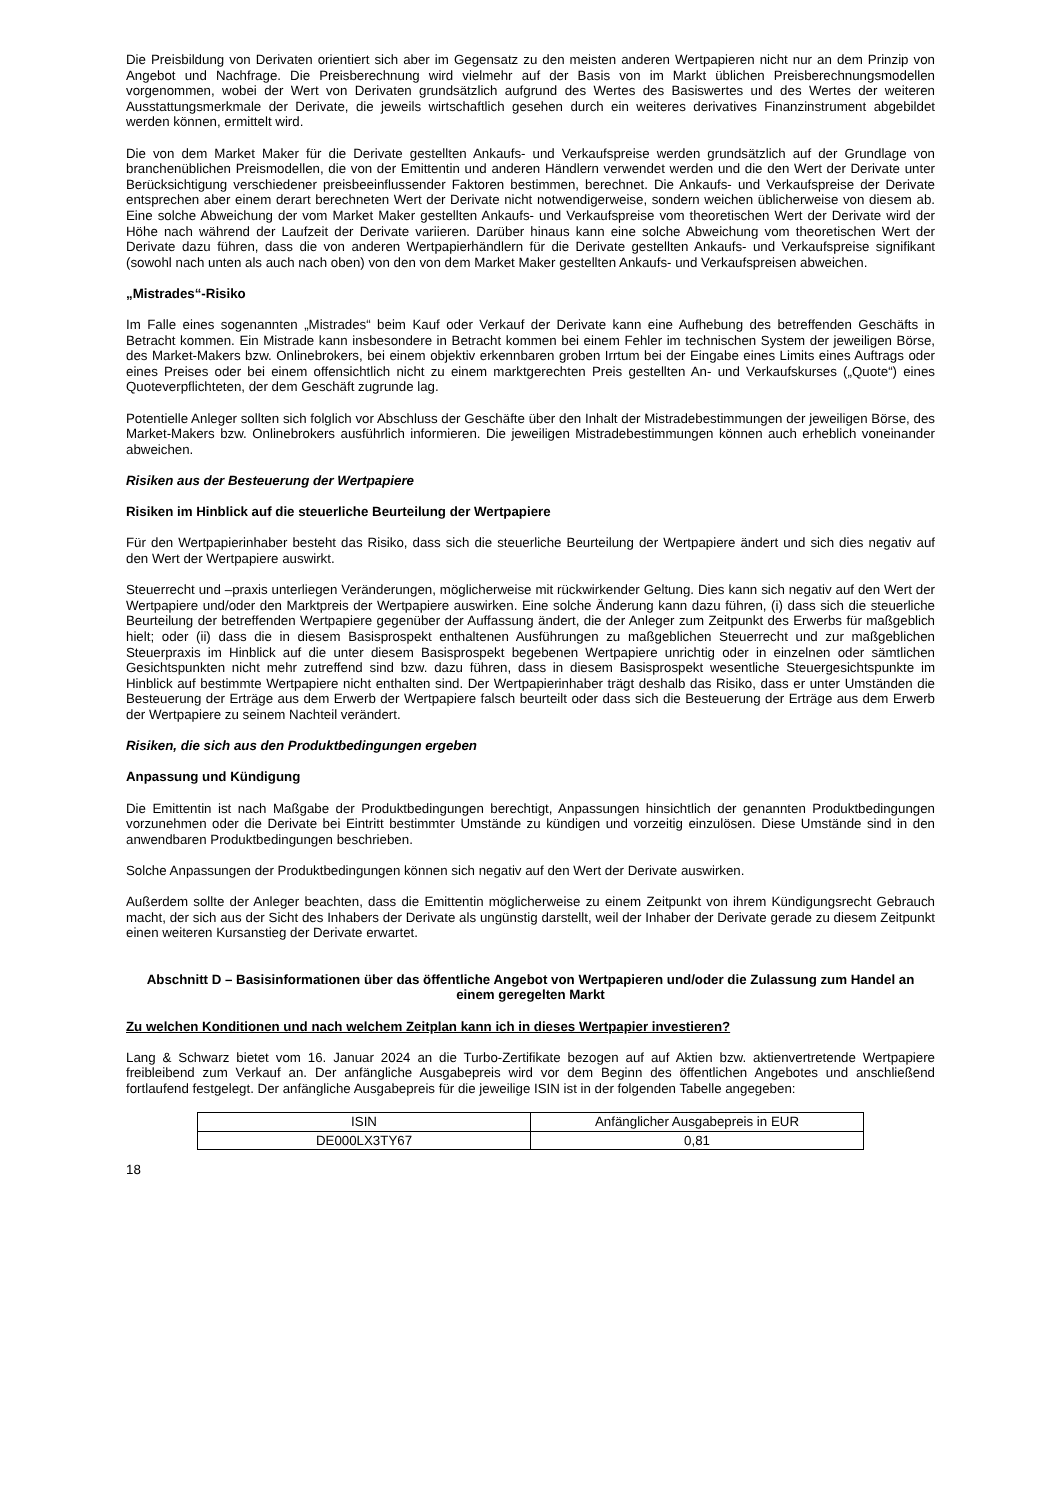Die Preisbildung von Derivaten orientiert sich aber im Gegensatz zu den meisten anderen Wertpapieren nicht nur an dem Prinzip von Angebot und Nachfrage. Die Preisberechnung wird vielmehr auf der Basis von im Markt üblichen Preisberechnungsmodellen vorgenommen, wobei der Wert von Derivaten grundsätzlich aufgrund des Wertes des Basiswertes und des Wertes der weiteren Ausstattungsmerkmale der Derivate, die jeweils wirtschaftlich gesehen durch ein weiteres derivatives Finanzinstrument abgebildet werden können, ermittelt wird.
Die von dem Market Maker für die Derivate gestellten Ankaufs- und Verkaufspreise werden grundsätzlich auf der Grundlage von branchenüblichen Preismodellen, die von der Emittentin und anderen Händlern verwendet werden und die den Wert der Derivate unter Berücksichtigung verschiedener preisbeeinflussender Faktoren bestimmen, berechnet. Die Ankaufs- und Verkaufspreise der Derivate entsprechen aber einem derart berechneten Wert der Derivate nicht notwendigerweise, sondern weichen üblicherweise von diesem ab. Eine solche Abweichung der vom Market Maker gestellten Ankaufs- und Verkaufspreise vom theoretischen Wert der Derivate wird der Höhe nach während der Laufzeit der Derivate variieren. Darüber hinaus kann eine solche Abweichung vom theoretischen Wert der Derivate dazu führen, dass die von anderen Wertpapierhändlern für die Derivate gestellten Ankaufs- und Verkaufspreise signifikant (sowohl nach unten als auch nach oben) von den von dem Market Maker gestellten Ankaufs- und Verkaufspreisen abweichen.
„Mistrades“-Risiko
Im Falle eines sogenannten „Mistrades“ beim Kauf oder Verkauf der Derivate kann eine Aufhebung des betreffenden Geschäfts in Betracht kommen. Ein Mistrade kann insbesondere in Betracht kommen bei einem Fehler im technischen System der jeweiligen Börse, des Market-Makers bzw. Onlinebrokers, bei einem objektiv erkennbaren groben Irrtum bei der Eingabe eines Limits eines Auftrags oder eines Preises oder bei einem offensichtlich nicht zu einem marktgerechten Preis gestellten An- und Verkaufskurses („Quote“) eines Quoteverpflichteten, der dem Geschäft zugrunde lag.
Potentielle Anleger sollten sich folglich vor Abschluss der Geschäfte über den Inhalt der Mistradebestimmungen der jeweiligen Börse, des Market-Makers bzw. Onlinebrokers ausführlich informieren. Die jeweiligen Mistradebestimmungen können auch erheblich voneinander abweichen.
Risiken aus der Besteuerung der Wertpapiere
Risiken im Hinblick auf die steuerliche Beurteilung der Wertpapiere
Für den Wertpapierinhaber besteht das Risiko, dass sich die steuerliche Beurteilung der Wertpapiere ändert und sich dies negativ auf den Wert der Wertpapiere auswirkt.
Steuerrecht und –praxis unterliegen Veränderungen, möglicherweise mit rückwirkender Geltung. Dies kann sich negativ auf den Wert der Wertpapiere und/oder den Marktpreis der Wertpapiere auswirken. Eine solche Änderung kann dazu führen, (i) dass sich die steuerliche Beurteilung der betreffenden Wertpapiere gegenüber der Auffassung ändert, die der Anleger zum Zeitpunkt des Erwerbs für maßgeblich hielt; oder (ii) dass die in diesem Basisprospekt enthaltenen Ausführungen zu maßgeblichen Steuerrecht und zur maßgeblichen Steuerpraxis im Hinblick auf die unter diesem Basisprospekt begebenen Wertpapiere unrichtig oder in einzelnen oder sämtlichen Gesichtspunkten nicht mehr zutreffend sind bzw. dazu führen, dass in diesem Basisprospekt wesentliche Steuergesichtspunkte im Hinblick auf bestimmte Wertpapiere nicht enthalten sind. Der Wertpapierinhaber trägt deshalb das Risiko, dass er unter Umständen die Besteuerung der Erträge aus dem Erwerb der Wertpapiere falsch beurteilt oder dass sich die Besteuerung der Erträge aus dem Erwerb der Wertpapiere zu seinem Nachteil verändert.
Risiken, die sich aus den Produktbedingungen ergeben
Anpassung und Kündigung
Die Emittentin ist nach Maßgabe der Produktbedingungen berechtigt, Anpassungen hinsichtlich der genannten Produktbedingungen vorzunehmen oder die Derivate bei Eintritt bestimmter Umstände zu kündigen und vorzeitig einzulösen. Diese Umstände sind in den anwendbaren Produktbedingungen beschrieben.
Solche Anpassungen der Produktbedingungen können sich negativ auf den Wert der Derivate auswirken.
Außerdem sollte der Anleger beachten, dass die Emittentin möglicherweise zu einem Zeitpunkt von ihrem Kündigungsrecht Gebrauch macht, der sich aus der Sicht des Inhabers der Derivate als ungünstig darstellt, weil der Inhaber der Derivate gerade zu diesem Zeitpunkt einen weiteren Kursanstieg der Derivate erwartet.
Abschnitt D – Basisinformationen über das öffentliche Angebot von Wertpapieren und/oder die Zulassung zum Handel an einem geregelten Markt
Zu welchen Konditionen und nach welchem Zeitplan kann ich in dieses Wertpapier investieren?
Lang & Schwarz bietet vom 16. Januar 2024 an die Turbo-Zertifikate bezogen auf auf Aktien bzw. aktienvertretende Wertpapiere freibleibend zum Verkauf an. Der anfängliche Ausgabepreis wird vor dem Beginn des öffentlichen Angebotes und anschließend fortlaufend festgelegt. Der anfängliche Ausgabepreis für die jeweilige ISIN ist in der folgenden Tabelle angegeben:
| ISIN | Anfänglicher Ausgabepreis in EUR |
| DE000LX3TY67 | 0,81 |
18